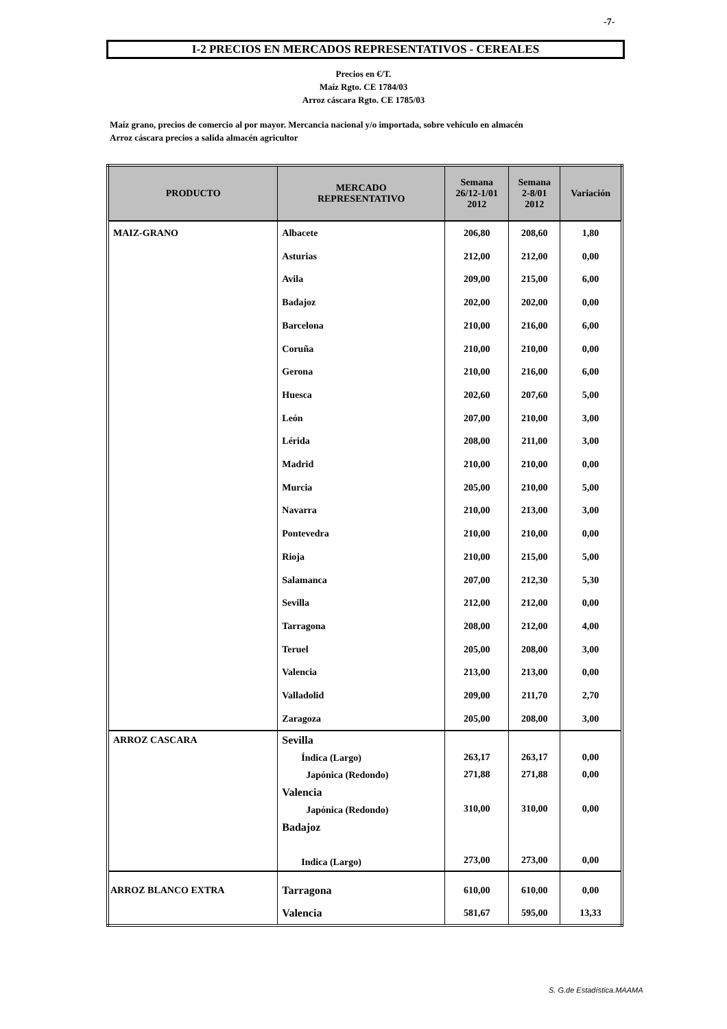-7-
I-2 PRECIOS EN MERCADOS REPRESENTATIVOS - CEREALES
Precios en €/T.
Maíz Rgto. CE 1784/03
Arroz cáscara Rgto. CE 1785/03
Maíz grano, precios de comercio al por mayor. Mercancia nacional y/o importada, sobre vehículo en almacén
Arroz cáscara precios a salida almacén agricultor
| PRODUCTO | MERCADO REPRESENTATIVO | Semana 26/12-1/01 2012 | Semana 2-8/01 2012 | Variación |
| --- | --- | --- | --- | --- |
| MAIZ-GRANO | Albacete Asturias Avila Badajoz Barcelona Coruña Gerona Huesca León Lérida Madrid Murcia Navarra Pontevedra Rioja Salamanca Sevilla Tarragona Teruel Valencia Valladolid Zaragoza | 206,80 212,00 209,00 202,00 210,00 210,00 210,00 202,60 207,00 208,00 210,00 205,00 210,00 210,00 210,00 207,00 212,00 208,00 205,00 213,00 209,00 205,00 | 208,60 212,00 215,00 202,00 216,00 210,00 216,00 207,60 210,00 211,00 210,00 210,00 213,00 210,00 215,00 212,30 212,00 212,00 208,00 213,00 211,70 208,00 | 1,80 0,00 6,00 0,00 6,00 0,00 6,00 5,00 3,00 3,00 0,00 5,00 3,00 0,00 5,00 5,30 0,00 4,00 3,00 0,00 2,70 3,00 |
| ARROZ CASCARA | Sevilla Índica (Largo) Japónica (Redondo) Valencia Japónica (Redondo) Badajoz Indica (Largo) | 263,17 271,88 310,00 273,00 | 263,17 271,88 310,00 273,00 | 0,00 0,00 0,00 0,00 |
| ARROZ BLANCO EXTRA | Tarragona Valencia | 610,00 581,67 | 610,00 595,00 | 0,00 13,33 |
S. G.de Estadística.MAAMA